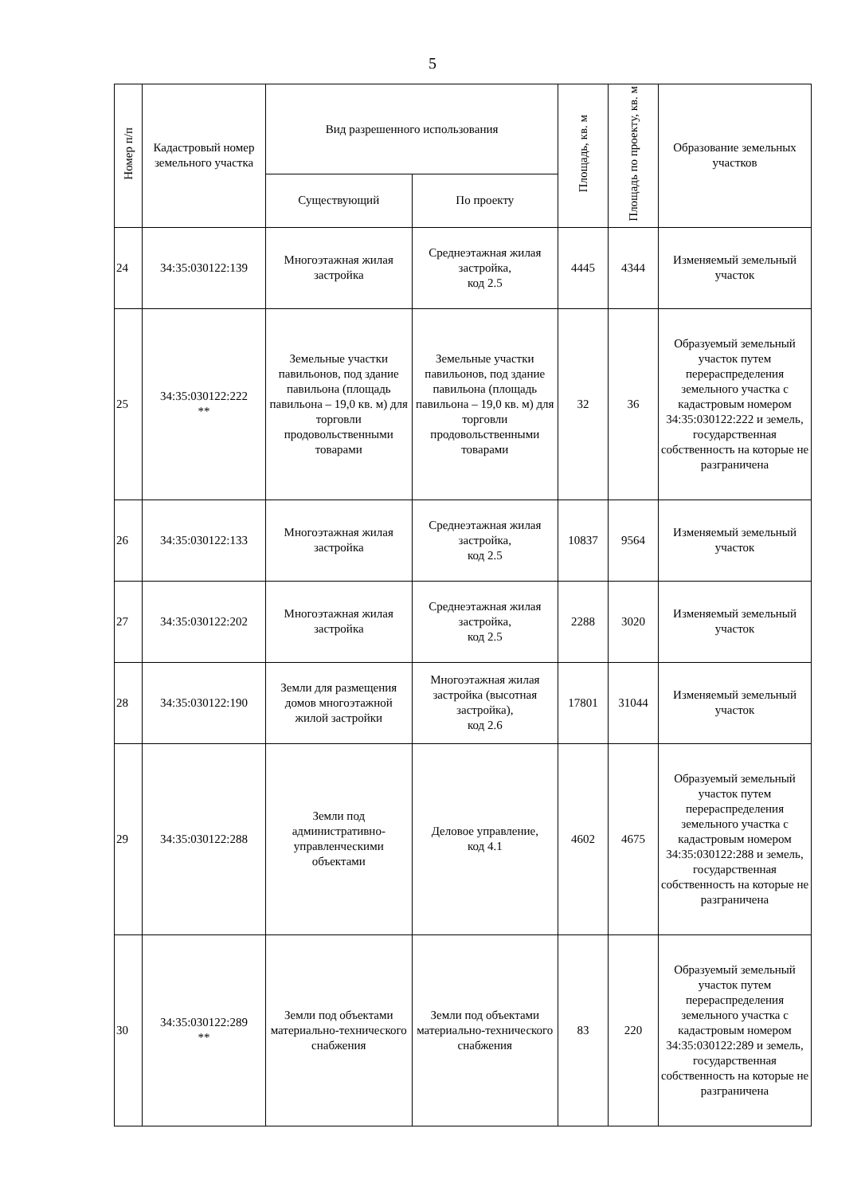5
| Номер п/п | Кадастровый номер земельного участка | Вид разрешенного использования | | Площадь, кв. м | Площадь по проекту, кв. м | Образование земельных участков |
| --- | --- | --- | --- | --- | --- | --- |
| | | Существующий | По проекту | | | |
| 24 | 34:35:030122:139 | Многоэтажная жилая застройка | Среднеэтажная жилая застройка, код 2.5 | 4445 | 4344 | Изменяемый земельный участок |
| 25 | 34:35:030122:222 ** | Земельные участки павильонов, под здание павильона (площадь павильона – 19,0 кв. м) для торговли продовольственными товарами | Земельные участки павильонов, под здание павильона (площадь павильона – 19,0 кв. м) для торговли продовольственными товарами | 32 | 36 | Образуемый земельный участок путем перераспределения земельного участка с кадастровым номером 34:35:030122:222 и земель, государственная собственность на которые не разграничена |
| 26 | 34:35:030122:133 | Многоэтажная жилая застройка | Среднеэтажная жилая застройка, код 2.5 | 10837 | 9564 | Изменяемый земельный участок |
| 27 | 34:35:030122:202 | Многоэтажная жилая застройка | Среднеэтажная жилая застройка, код 2.5 | 2288 | 3020 | Изменяемый земельный участок |
| 28 | 34:35:030122:190 | Земли для размещения домов многоэтажной жилой застройки | Многоэтажная жилая застройка (высотная застройка), код 2.6 | 17801 | 31044 | Изменяемый земельный участок |
| 29 | 34:35:030122:288 | Земли под административно-управленческими объектами | Деловое управление, код 4.1 | 4602 | 4675 | Образуемый земельный участок путем перераспределения земельного участка с кадастровым номером 34:35:030122:288 и земель, государственная собственность на которые не разграничена |
| 30 | 34:35:030122:289 ** | Земли под объектами материально-технического снабжения | Земли под объектами материально-технического снабжения | 83 | 220 | Образуемый земельный участок путем перераспределения земельного участка с кадастровым номером 34:35:030122:289 и земель, государственная собственность на которые не разграничена |